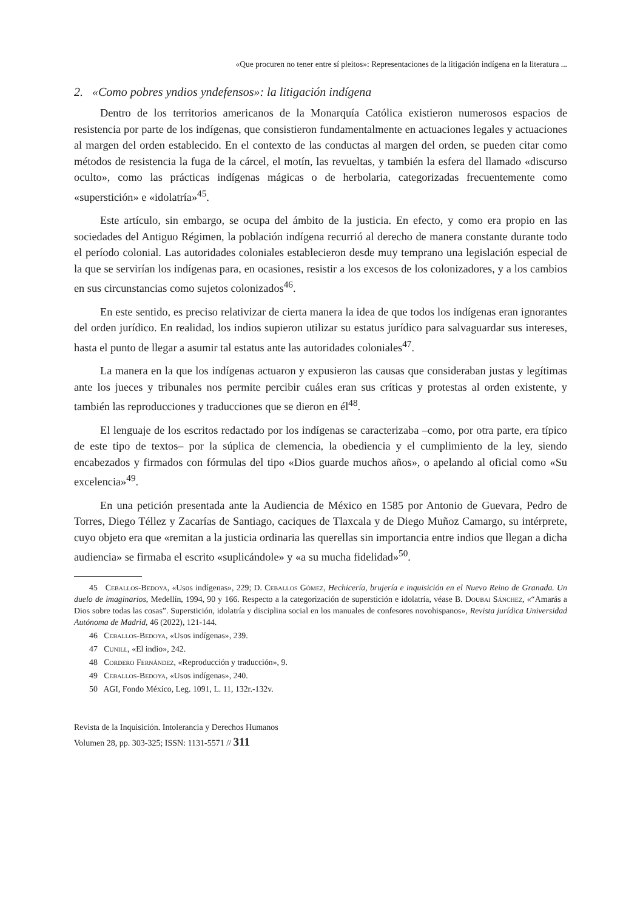«Que procuren no tener entre sí pleitos»: Representaciones de la litigación indígena en la literatura ...
2. «Como pobres yndios yndefensos»: la litigación indígena
Dentro de los territorios americanos de la Monarquía Católica existieron numerosos espacios de resistencia por parte de los indígenas, que consistieron fundamentalmente en actuaciones legales y actuaciones al margen del orden establecido. En el contexto de las conductas al margen del orden, se pueden citar como métodos de resistencia la fuga de la cárcel, el motín, las revueltas, y también la esfera del llamado «discurso oculto», como las prácticas indígenas mágicas o de herbolaria, categorizadas frecuentemente como «superstición» e «idolatría»<sup>45</sup>.
Este artículo, sin embargo, se ocupa del ámbito de la justicia. En efecto, y como era propio en las sociedades del Antiguo Régimen, la población indígena recurrió al derecho de manera constante durante todo el período colonial. Las autoridades coloniales establecieron desde muy temprano una legislación especial de la que se servirían los indígenas para, en ocasiones, resistir a los excesos de los colonizadores, y a los cambios en sus circunstancias como sujetos colonizados<sup>46</sup>.
En este sentido, es preciso relativizar de cierta manera la idea de que todos los indígenas eran ignorantes del orden jurídico. En realidad, los indios supieron utilizar su estatus jurídico para salvaguardar sus intereses, hasta el punto de llegar a asumir tal estatus ante las autoridades coloniales<sup>47</sup>.
La manera en la que los indígenas actuaron y expusieron las causas que consideraban justas y legítimas ante los jueces y tribunales nos permite percibir cuáles eran sus críticas y protestas al orden existente, y también las reproducciones y traducciones que se dieron en él<sup>48</sup>.
El lenguaje de los escritos redactado por los indígenas se caracterizaba –como, por otra parte, era típico de este tipo de textos– por la súplica de clemencia, la obediencia y el cumplimiento de la ley, siendo encabezados y firmados con fórmulas del tipo «Dios guarde muchos años», o apelando al oficial como «Su excelencia»<sup>49</sup>.
En una petición presentada ante la Audiencia de México en 1585 por Antonio de Guevara, Pedro de Torres, Diego Téllez y Zacarías de Santiago, caciques de Tlaxcala y de Diego Muñoz Camargo, su intérprete, cuyo objeto era que «remitan a la justicia ordinaria las querellas sin importancia entre indios que llegan a dicha audiencia» se firmaba el escrito «suplicándole» y «a su mucha fidelidad»<sup>50</sup>.
45 Ceballos-Bedoya, «Usos indígenas», 229; D. Ceballos Gómez, Hechicería, brujería e inquisición en el Nuevo Reino de Granada. Un duelo de imaginarios, Medellín, 1994, 90 y 166. Respecto a la categorización de superstición e idolatría, véase B. Doubai Sánchez, «“Amarás a Dios sobre todas las cosas”. Superstición, idolatría y disciplina social en los manuales de confesores novohispanos», Revista jurídica Universidad Autónoma de Madrid, 46 (2022), 121-144.
46 Ceballos-Bedoya, «Usos indígenas», 239.
47 Cunill, «El indio», 242.
48 Cordero Fernández, «Reproducción y traducción», 9.
49 Ceballos-Bedoya, «Usos indígenas», 240.
50 AGI, Fondo México, Leg. 1091, L. 11, 132r.-132v.
Revista de la Inquisición. Intolerancia y Derechos Humanos
Volumen 28, pp. 303-325; ISSN: 1131-5571 // 311